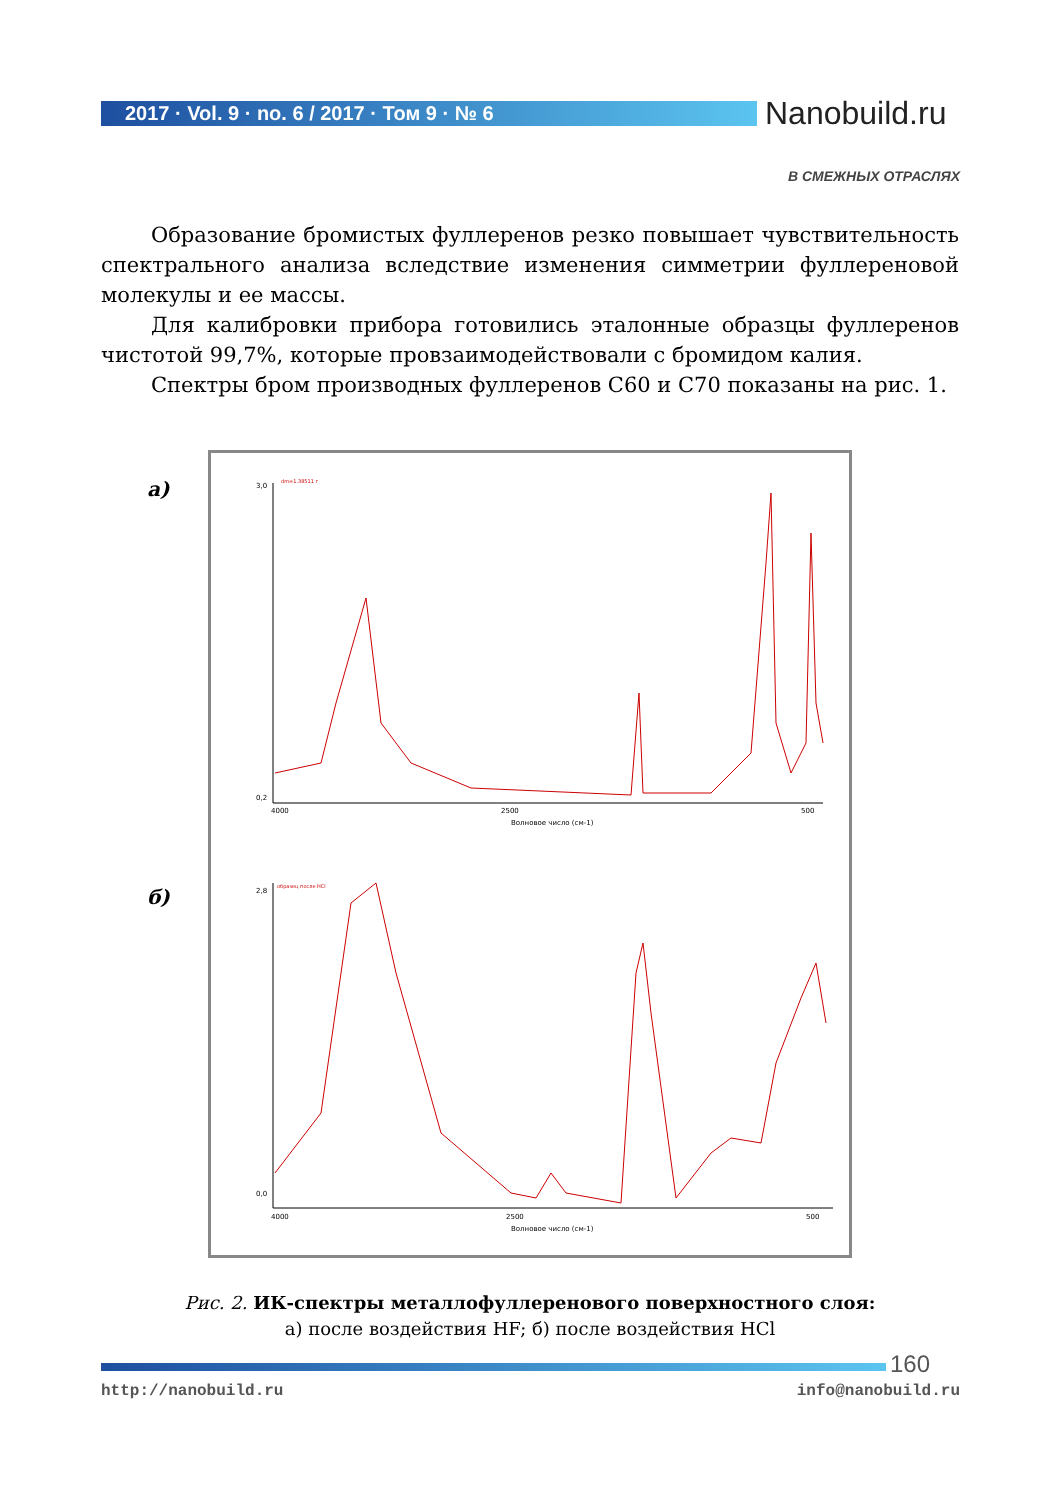2017 · Vol. 9 · no. 6 / 2017 · Том 9 · № 6 Nanobuild.ru
В СМЕЖНЫХ ОТРАСЛЯХ
Образование бромистых фуллеренов резко повышает чувствительность спектрального анализа вследствие изменения симметрии фуллереновой молекулы и ее массы.
Для калибровки прибора готовились эталонные образцы фуллеренов чистотой 99,7%, которые провзаимодействовали с бромидом калия.
Спектры бром производных фуллеренов С60 и С70 показаны на рис. 1.
а)
б)
3,0
0,2
4000
2500
500
Волновое число (см-1)
dm=1.38511 г
2,8
0,0
4000
2500
500
Волновое число (см-1)
образец после HCl
Рис. 2. ИК-спектры металлофуллеренового поверхностного слоя:
а) после воздействия HF; б) после воздействия HCl
160
http://nanobuild.ru info@nanobuild.ru